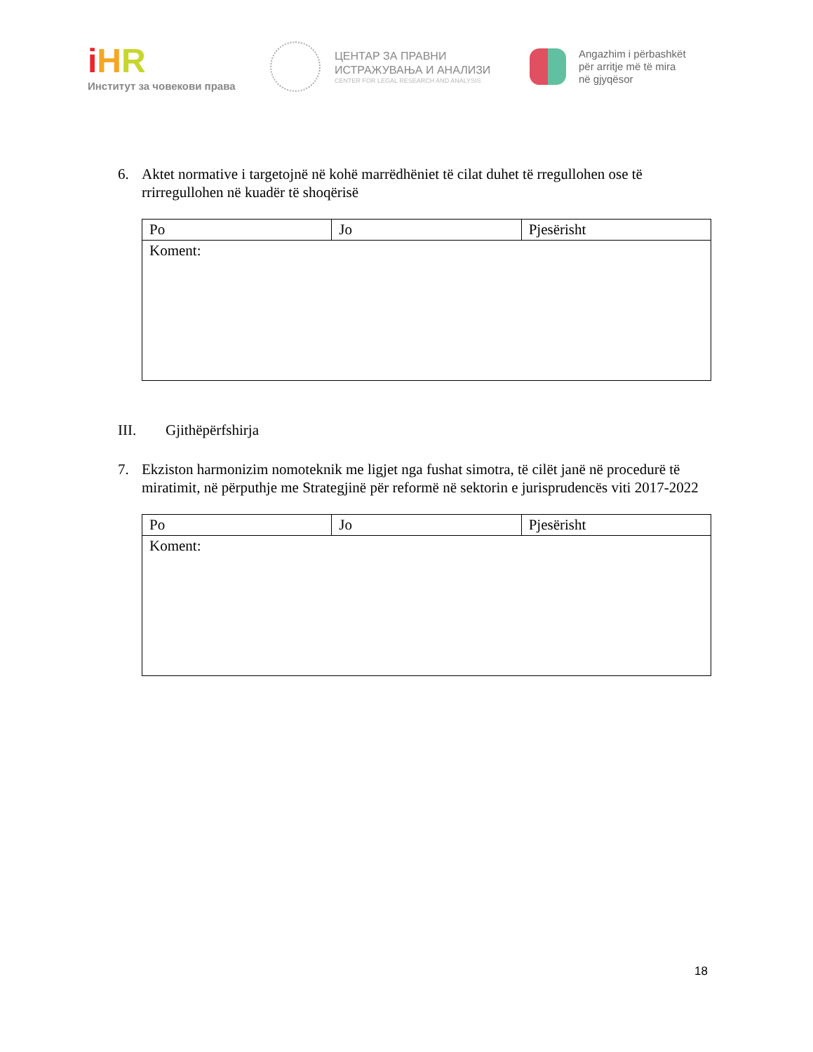iHR
Институт за човекови права
ЦЕНТАР ЗА ПРАВНИ
ИСТРАЖУВАЊА И АНАЛИЗИ
CENTER FOR LEGAL RESEARCH AND ANALYSIS
Angazhim i përbashkët
për arritje më të mira
në gjyqësor
6. Aktet normative i targetojnë në kohë marrëdhëniet të cilat duhet të rregullohen ose të rrirregullohen në kuadër të shoqërisë
| Po | Jo | Pjesërisht |
| Koment: | | |
III. Gjithëpërfshirja
7. Ekziston harmonizim nomoteknik me ligjet nga fushat simotra, të cilët janë në procedurë të miratimit, në përputhje me Strategjinë për reformë në sektorin e jurisprudencës viti 2017-2022
| Po | Jo | Pjesërisht |
| Koment: | | |
18